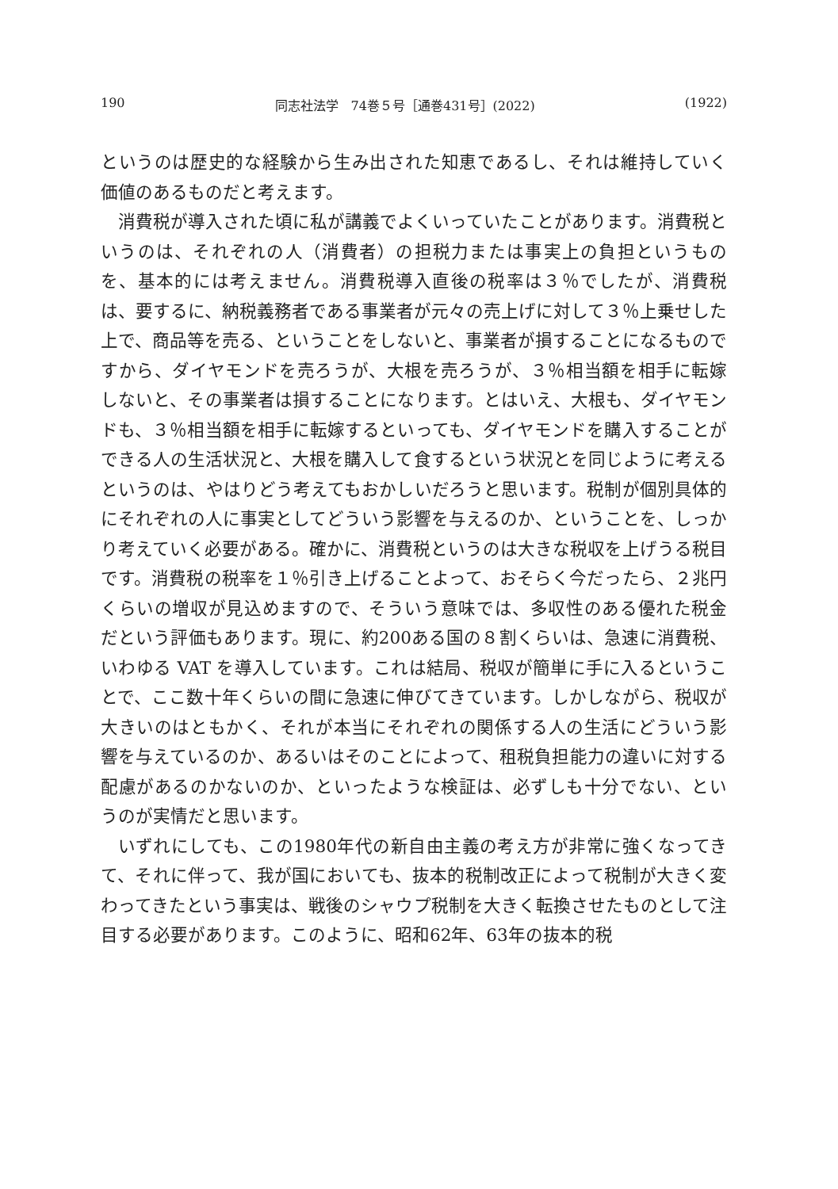190 同志社法学　74巻５号［通巻431号］(2022) (1922)
というのは歴史的な経験から生み出された知恵であるし、それは維持していく価値のあるものだと考えます。
消費税が導入された頃に私が講義でよくいっていたことがあります。消費税というのは、それぞれの人（消費者）の担税力または事実上の負担というものを、基本的には考えません。消費税導入直後の税率は３％でしたが、消費税は、要するに、納税義務者である事業者が元々の売上げに対して３％上乗せした上で、商品等を売る、ということをしないと、事業者が損することになるものですから、ダイヤモンドを売ろうが、大根を売ろうが、３％相当額を相手に転嫁しないと、その事業者は損することになります。とはいえ、大根も、ダイヤモンドも、３％相当額を相手に転嫁するといっても、ダイヤモンドを購入することができる人の生活状況と、大根を購入して食するという状況とを同じように考えるというのは、やはりどう考えてもおかしいだろうと思います。税制が個別具体的にそれぞれの人に事実としてどういう影響を与えるのか、ということを、しっかり考えていく必要がある。確かに、消費税というのは大きな税収を上げうる税目です。消費税の税率を１％引き上げることよって、おそらく今だったら、２兆円くらいの増収が見込めますので、そういう意味では、多収性のある優れた税金だという評価もあります。現に、約200ある国の８割くらいは、急速に消費税、いわゆる VAT を導入しています。これは結局、税収が簡単に手に入るということで、ここ数十年くらいの間に急速に伸びてきています。しかしながら、税収が大きいのはともかく、それが本当にそれぞれの関係する人の生活にどういう影響を与えているのか、あるいはそのことによって、租税負担能力の違いに対する配慮があるのかないのか、といったような検証は、必ずしも十分でない、というのが実情だと思います。
いずれにしても、この1980年代の新自由主義の考え方が非常に強くなってきて、それに伴って、我が国においても、抜本的税制改正によって税制が大きく変わってきたという事実は、戦後のシャウプ税制を大きく転換させたものとして注目する必要があります。このように、昭和62年、63年の抜本的税